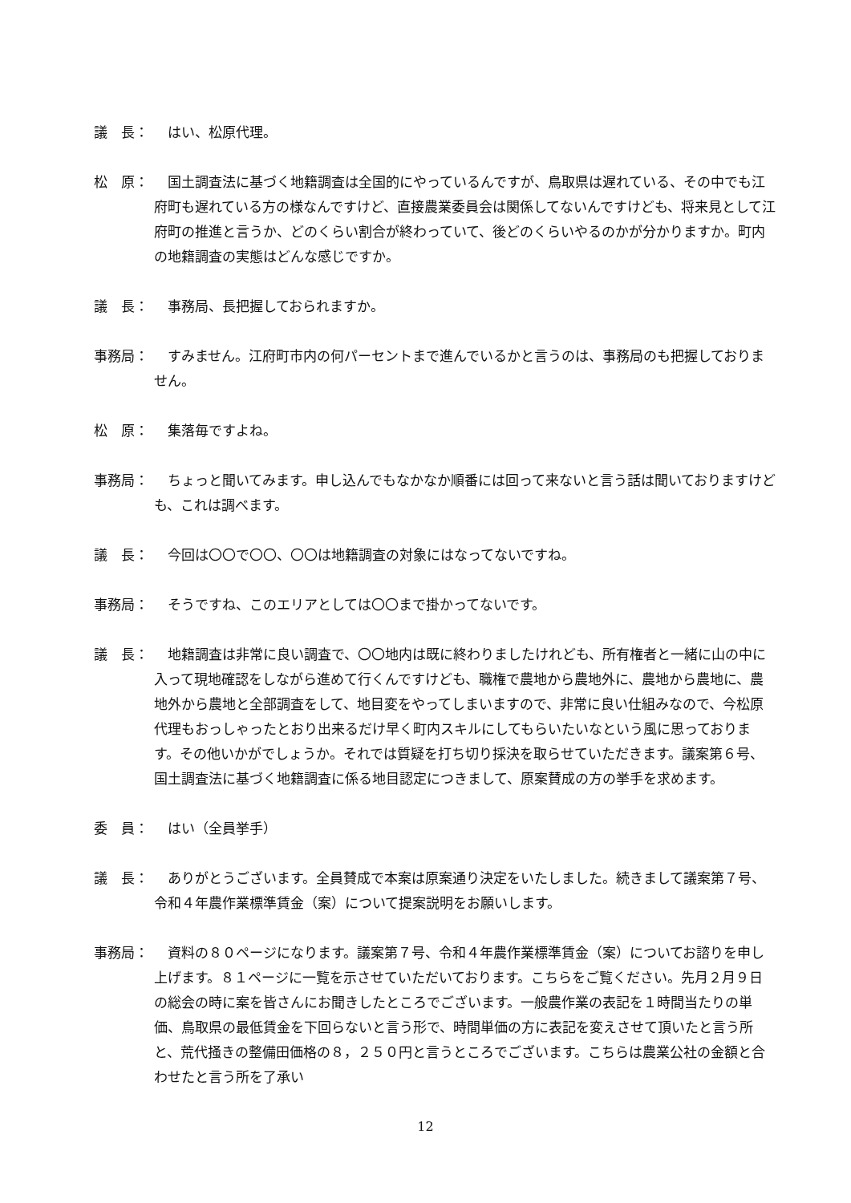議　長： 　はい、松原代理。
松　原： 　国土調査法に基づく地籍調査は全国的にやっているんですが、鳥取県は遅れている、その中でも江府町も遅れている方の様なんですけど、直接農業委員会は関係してないんですけども、将来見として江府町の推進と言うか、どのくらい割合が終わっていて、後どのくらいやるのかが分かりますか。町内の地籍調査の実態はどんな感じですか。
議　長： 　事務局、長把握しておられますか。
事務局： 　すみません。江府町市内の何パーセントまで進んでいるかと言うのは、事務局のも把握しておりません。
松　原： 　集落毎ですよね。
事務局： 　ちょっと聞いてみます。申し込んでもなかなか順番には回って来ないと言う話は聞いておりますけども、これは調べます。
議　長： 　今回は〇〇で〇〇、〇〇は地籍調査の対象にはなってないですね。
事務局： 　そうですね、このエリアとしては〇〇まで掛かってないです。
議　長： 　地籍調査は非常に良い調査で、〇〇地内は既に終わりましたけれども、所有権者と一緒に山の中に入って現地確認をしながら進めて行くんですけども、職権で農地から農地外に、農地から農地に、農地外から農地と全部調査をして、地目変をやってしまいますので、非常に良い仕組みなので、今松原代理もおっしゃったとおり出来るだけ早く町内スキルにしてもらいたいなという風に思っております。その他いかがでしょうか。それでは質疑を打ち切り採決を取らせていただきます。議案第６号、国土調査法に基づく地籍調査に係る地目認定につきまして、原案賛成の方の挙手を求めます。
委　員： 　はい（全員挙手）
議　長： 　ありがとうございます。全員賛成で本案は原案通り決定をいたしました。続きまして議案第７号、令和４年農作業標準賃金（案）について提案説明をお願いします。
事務局： 　資料の８０ページになります。議案第７号、令和４年農作業標準賃金（案）についてお諮りを申し上げます。８１ページに一覧を示させていただいております。こちらをご覧ください。先月２月９日の総会の時に案を皆さんにお聞きしたところでございます。一般農作業の表記を１時間当たりの単価、鳥取県の最低賃金を下回らないと言う形で、時間単価の方に表記を変えさせて頂いたと言う所と、荒代掻きの整備田価格の８，２５０円と言うところでございます。こちらは農業公社の金額と合わせたと言う所を了承い
12